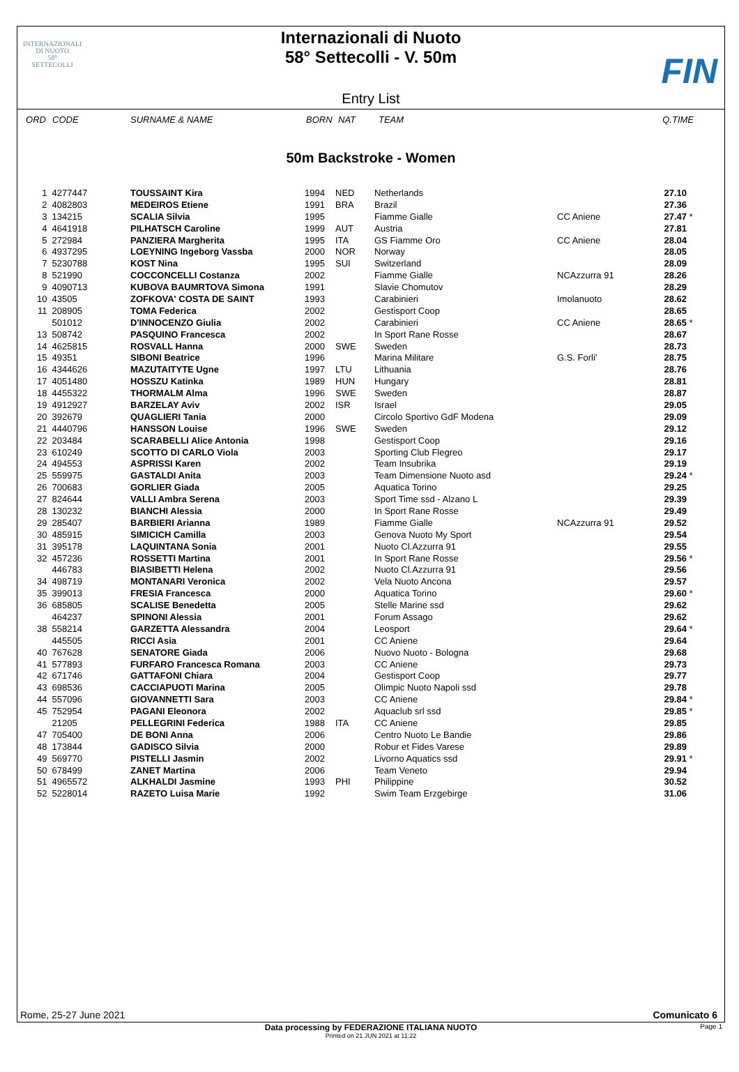INTERNAZIONALI
DI NUOTO
58°
SETTECOLLI
Internazionali di Nuoto
58° Settecolli - V. 50m
FIN
Entry List
| ORD | CODE | SURNAME & NAME | BORN | NAT | TEAM | | Q.TIME | |
| --- | --- | --- | --- | --- | --- | --- | --- | --- |
50m Backstroke - Women
| 1 | 4277447 | TOUSSAINT Kira | 1994 | NED | Netherlands | | 27.10 | |
| 2 | 4082803 | MEDEIROS Etiene | 1991 | BRA | Brazil | | 27.36 | |
| 3 | 134215 | SCALIA Silvia | 1995 | | Fiamme Gialle | CC Aniene | 27.47 | * |
| 4 | 4641918 | PILHATSCH Caroline | 1999 | AUT | Austria | | 27.81 | |
| 5 | 272984 | PANZIERA Margherita | 1995 | ITA | GS Fiamme Oro | CC Aniene | 28.04 | |
| 6 | 4937295 | LOEYNING Ingeborg Vassba | 2000 | NOR | Norway | | 28.05 | |
| 7 | 5230788 | KOST Nina | 1995 | SUI | Switzerland | | 28.09 | |
| 8 | 521990 | COCCONCELLI Costanza | 2002 | | Fiamme Gialle | NCAzzurra 91 | 28.26 | |
| 9 | 4090713 | KUBOVA BAUMRTOVA Simona | 1991 | | Slavie Chomutov | | 28.29 | |
| 10 | 43505 | ZOFKOVA' COSTA DE SAINT | 1993 | | Carabinieri | Imolanuoto | 28.62 | |
| 11 | 208905 | TOMA Federica | 2002 | | Gestisport Coop | | 28.65 | |
| | 501012 | D'INNOCENZO Giulia | 2002 | | Carabinieri | CC Aniene | 28.65 | * |
| 13 | 508742 | PASQUINO Francesca | 2002 | | In Sport Rane Rosse | | 28.67 | |
| 14 | 4625815 | ROSVALL Hanna | 2000 | SWE | Sweden | | 28.73 | |
| 15 | 49351 | SIBONI Beatrice | 1996 | | Marina Militare | G.S. Forli' | 28.75 | |
| 16 | 4344626 | MAZUTAITYTE Ugne | 1997 | LTU | Lithuania | | 28.76 | |
| 17 | 4051480 | HOSSZU Katinka | 1989 | HUN | Hungary | | 28.81 | |
| 18 | 4455322 | THORMALM Alma | 1996 | SWE | Sweden | | 28.87 | |
| 19 | 4912927 | BARZELAY Aviv | 2002 | ISR | Israel | | 29.05 | |
| 20 | 392679 | QUAGLIERI Tania | 2000 | | Circolo Sportivo GdF Modena | | 29.09 | |
| 21 | 4440796 | HANSSON Louise | 1996 | SWE | Sweden | | 29.12 | |
| 22 | 203484 | SCARABELLI Alice Antonia | 1998 | | Gestisport Coop | | 29.16 | |
| 23 | 610249 | SCOTTO DI CARLO Viola | 2003 | | Sporting Club Flegreo | | 29.17 | |
| 24 | 494553 | ASPRISSI Karen | 2002 | | Team Insubrika | | 29.19 | |
| 25 | 559975 | GASTALDI Anita | 2003 | | Team Dimensione Nuoto asd | | 29.24 | * |
| 26 | 700683 | GORLIER Giada | 2005 | | Aquatica Torino | | 29.25 | |
| 27 | 824644 | VALLI Ambra Serena | 2003 | | Sport Time ssd - Alzano L | | 29.39 | |
| 28 | 130232 | BIANCHI Alessia | 2000 | | In Sport Rane Rosse | | 29.49 | |
| 29 | 285407 | BARBIERI Arianna | 1989 | | Fiamme Gialle | NCAzzurra 91 | 29.52 | |
| 30 | 485915 | SIMICICH Camilla | 2003 | | Genova Nuoto My Sport | | 29.54 | |
| 31 | 395178 | LAQUINTANA Sonia | 2001 | | Nuoto Cl.Azzurra 91 | | 29.55 | |
| 32 | 457236 | ROSSETTI Martina | 2001 | | In Sport Rane Rosse | | 29.56 | * |
| | 446783 | BIASIBETTI Helena | 2002 | | Nuoto Cl.Azzurra 91 | | 29.56 | |
| 34 | 498719 | MONTANARI Veronica | 2002 | | Vela Nuoto Ancona | | 29.57 | |
| 35 | 399013 | FRESIA Francesca | 2000 | | Aquatica Torino | | 29.60 | * |
| 36 | 685805 | SCALISE Benedetta | 2005 | | Stelle Marine ssd | | 29.62 | |
| | 464237 | SPINONI Alessia | 2001 | | Forum Assago | | 29.62 | |
| 38 | 558214 | GARZETTA Alessandra | 2004 | | Leosport | | 29.64 | * |
| | 445505 | RICCI Asia | 2001 | | CC Aniene | | 29.64 | |
| 40 | 767628 | SENATORE Giada | 2006 | | Nuovo Nuoto - Bologna | | 29.68 | |
| 41 | 577893 | FURFARO Francesca Romana | 2003 | | CC Aniene | | 29.73 | |
| 42 | 671746 | GATTAFONI Chiara | 2004 | | Gestisport Coop | | 29.77 | |
| 43 | 698536 | CACCIAPUOTI Marina | 2005 | | Olimpic Nuoto Napoli ssd | | 29.78 | |
| 44 | 557096 | GIOVANNETTI Sara | 2003 | | CC Aniene | | 29.84 | * |
| 45 | 752954 | PAGANI Eleonora | 2002 | | Aquaclub srl ssd | | 29.85 | * |
| | 21205 | PELLEGRINI Federica | 1988 | ITA | CC Aniene | | 29.85 | |
| 47 | 705400 | DE BONI Anna | 2006 | | Centro Nuoto Le Bandie | | 29.86 | |
| 48 | 173844 | GADISCO Silvia | 2000 | | Robur et Fides Varese | | 29.89 | |
| 49 | 569770 | PISTELLI Jasmin | 2002 | | Livorno Aquatics ssd | | 29.91 | * |
| 50 | 678499 | ZANET Martina | 2006 | | Team Veneto | | 29.94 | |
| 51 | 4965572 | ALKHALDI Jasmine | 1993 | PHI | Philippine | | 30.52 | |
| 52 | 5228014 | RAZETO Luisa Marie | 1992 | | Swim Team Erzgebirge | | 31.06 | |
Rome, 25-27 June 2021 Comunicato 6
Data processing by FEDERAZIONE ITALIANA NUOTO Page 1
Printed on 21 JUN 2021 at 11:22